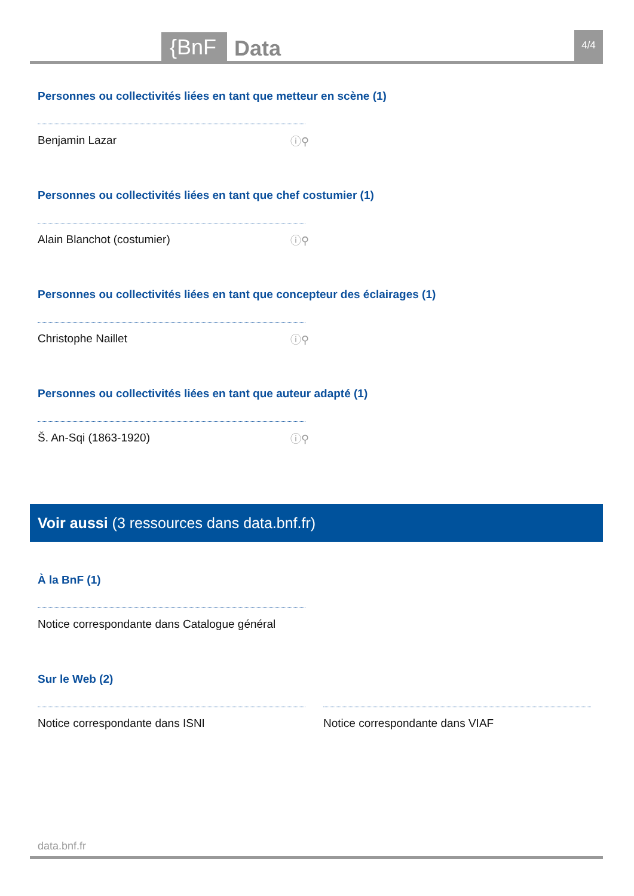{BnF Data 4/4
Personnes ou collectivités liées en tant que metteur en scène (1)
Benjamin Lazar ⓘ⚲
Personnes ou collectivités liées en tant que chef costumier (1)
Alain Blanchot (costumier) ⓘ⚲
Personnes ou collectivités liées en tant que concepteur des éclairages (1)
Christophe Naillet ⓘ⚲
Personnes ou collectivités liées en tant que auteur adapté (1)
Š. An-Sqi (1863-1920) ⓘ⚲
Voir aussi (3 ressources dans data.bnf.fr)
À la BnF (1)
Notice correspondante dans Catalogue général
Sur le Web (2)
Notice correspondante dans ISNI Notice correspondante dans VIAF
data.bnf.fr